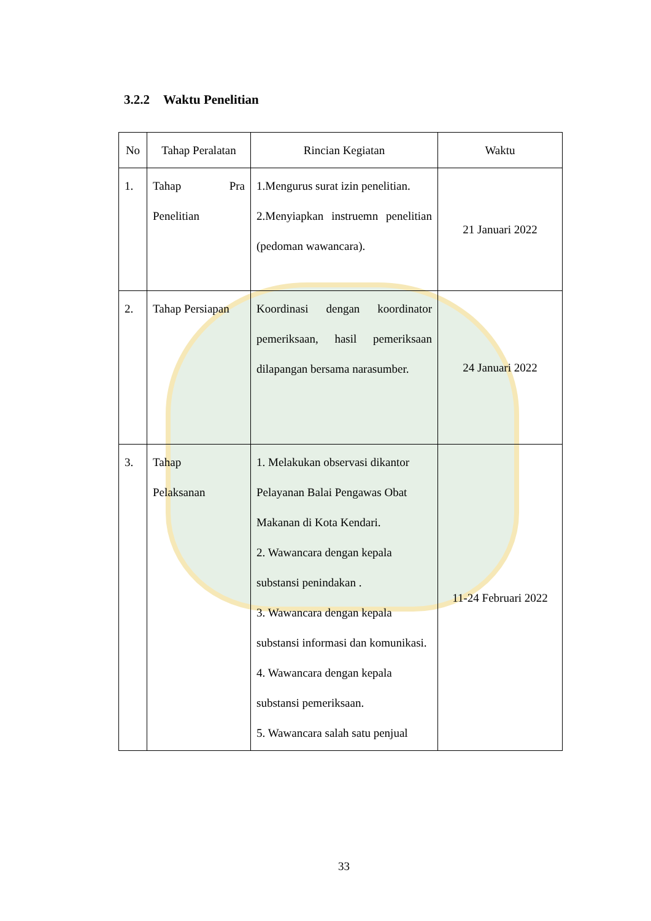3.2.2 Waktu Penelitian
| No | Tahap Peralatan | Rincian Kegiatan | Waktu |
| --- | --- | --- | --- |
| 1. | Tahap Pra Penelitian | 1.Mengurus surat izin penelitian. 2.Menyiapkan instruemn penelitian (pedoman wawancara). | 21 Januari 2022 |
| 2. | Tahap Persiapan | Koordinasi dengan koordinator pemeriksaan, hasil pemeriksaan dilapangan bersama narasumber. | 24 Januari 2022 |
| 3. | Tahap Pelaksanan | 1. Melakukan observasi dikantor Pelayanan Balai Pengawas Obat Makanan di Kota Kendari. 2. Wawancara dengan kepala substansi penindakan . 3. Wawancara dengan kepala substansi informasi dan komunikasi. 4. Wawancara dengan kepala substansi pemeriksaan. 5. Wawancara salah satu penjual | 11-24 Februari 2022 |
33